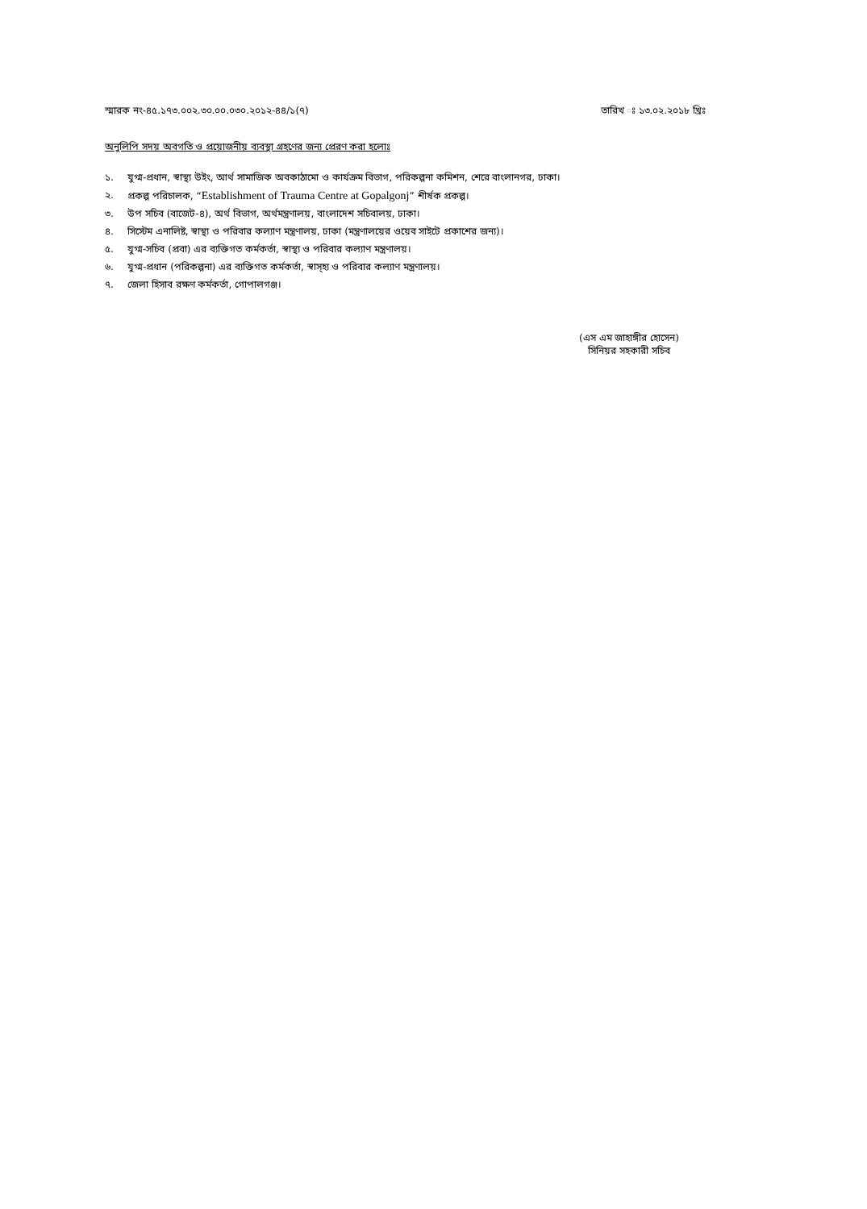স্মারক নং-৪৫.১৭৩.০০২.৩০.০০.০৩০.২০১২-৪৪/১(৭)
তারিখ ঃ ১৩.০২.২০১৮ খ্রিঃ
অনুলিপি সদয় অবগতি ও প্রয়োজনীয় ব্যবস্থা গ্রহণের জন্য প্রেরণ করা হলোঃ
১. যুগ্ম-প্রধান, স্বাস্থ্য উইং, আর্থ সামাজিক অবকাঠামো ও কার্যক্রম বিভাগ, পরিকল্পনা কমিশন, শেরে বাংলানগর, ঢাকা।
২. প্রকল্প পরিচালক, “Establishment of Trauma Centre at Gopalgonj” শীর্ষক প্রকল্প।
৩. উপ সচিব (বাজেট-৪), অর্থ বিভাগ, অর্থমন্ত্রণালয়, বাংলাদেশ সচিবালয়, ঢাকা।
৪. সিস্টেম এনালিষ্ট, স্বাস্থ্য ও পরিবার কল্যাণ মন্ত্রণালয়, ঢাকা (মন্ত্রণালয়ের ওয়েব সাইটে প্রকাশের জন্য)।
৫. যুগ্ম-সচিব (প্রবা) এর ব্যক্তিগত কর্মকর্তা, স্বাস্থ্য ও পরিবার কল্যাণ মন্ত্রণালয়।
৬. যুগ্ম-প্রধান (পরিকল্পনা) এর ব্যক্তিগত কর্মকর্তা, স্বাস্হ্য ও পরিবার কল্যাণ মন্ত্রণালয়।
৭. জেলা হিসাব রক্ষণ কর্মকর্তা, গোপালগঞ্জ।
(এস এম জাহাঙ্গীর হোসেন)
সিনিয়র সহকারী সচিব